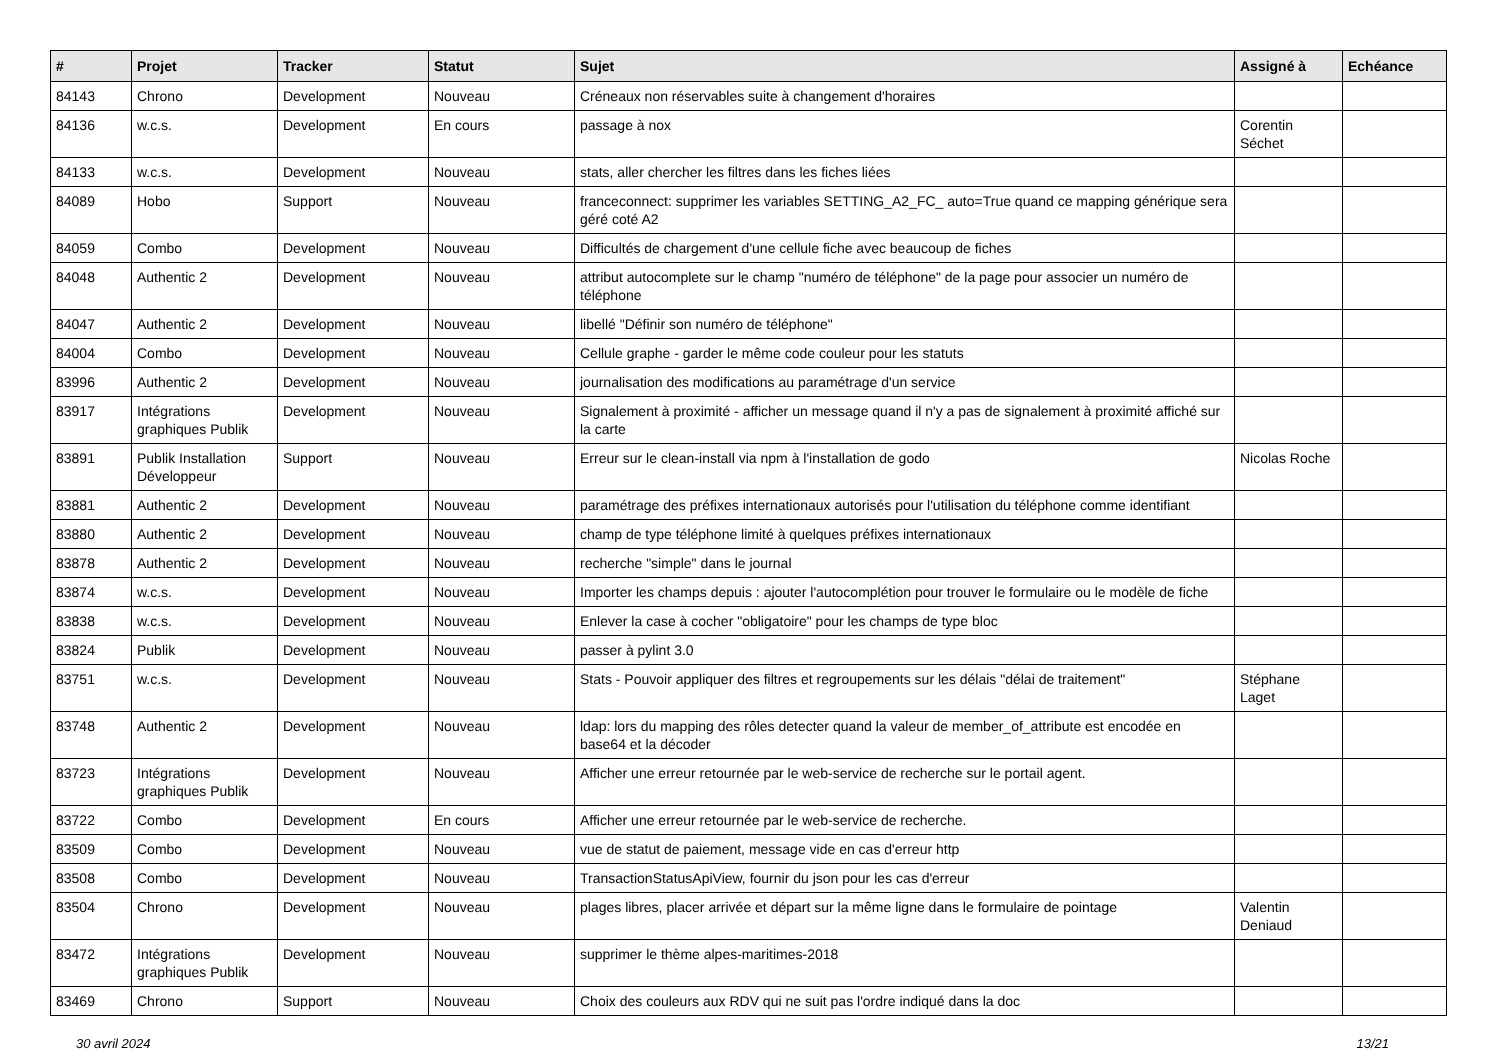| # | Projet | Tracker | Statut | Sujet | Assigné à | Echéance |
| --- | --- | --- | --- | --- | --- | --- |
| 84143 | Chrono | Development | Nouveau | Créneaux non réservables suite à changement d'horaires | | |
| 84136 | w.c.s. | Development | En cours | passage à nox | Corentin Séchet | |
| 84133 | w.c.s. | Development | Nouveau | stats, aller chercher les filtres dans les fiches liées | | |
| 84089 | Hobo | Support | Nouveau | franceconnect: supprimer les variables SETTING_A2_FC_ auto=True quand ce mapping générique sera géré coté A2 | | |
| 84059 | Combo | Development | Nouveau | Difficultés de chargement d'une cellule fiche avec beaucoup de fiches | | |
| 84048 | Authentic 2 | Development | Nouveau | attribut autocomplete sur le champ "numéro de téléphone" de la page pour associer un numéro de téléphone | | |
| 84047 | Authentic 2 | Development | Nouveau | libellé "Définir son numéro de téléphone" | | |
| 84004 | Combo | Development | Nouveau | Cellule graphe - garder le même code couleur pour les statuts | | |
| 83996 | Authentic 2 | Development | Nouveau | journalisation des modifications au paramétrage d'un service | | |
| 83917 | Intégrations graphiques Publik | Development | Nouveau | Signalement à proximité - afficher un message quand il n'y a pas de signalement à proximité affiché sur la carte | | |
| 83891 | Publik Installation Développeur | Support | Nouveau | Erreur sur le clean-install via npm à l'installation de godo | Nicolas Roche | |
| 83881 | Authentic 2 | Development | Nouveau | paramétrage des préfixes internationaux autorisés pour l'utilisation du téléphone comme identifiant | | |
| 83880 | Authentic 2 | Development | Nouveau | champ de type téléphone limité à quelques préfixes internationaux | | |
| 83878 | Authentic 2 | Development | Nouveau | recherche "simple" dans le journal | | |
| 83874 | w.c.s. | Development | Nouveau | Importer les champs depuis : ajouter l'autocomplétion pour trouver le formulaire ou le modèle de fiche | | |
| 83838 | w.c.s. | Development | Nouveau | Enlever la case à cocher "obligatoire" pour les champs de type bloc | | |
| 83824 | Publik | Development | Nouveau | passer à pylint 3.0 | | |
| 83751 | w.c.s. | Development | Nouveau | Stats - Pouvoir appliquer des filtres et regroupements sur les délais "délai de traitement" | Stéphane Laget | |
| 83748 | Authentic 2 | Development | Nouveau | ldap: lors du mapping des rôles detecter quand la valeur de member_of_attribute est encodée en base64 et la décoder | | |
| 83723 | Intégrations graphiques Publik | Development | Nouveau | Afficher une erreur retournée par le web-service de recherche sur le portail agent. | | |
| 83722 | Combo | Development | En cours | Afficher une erreur retournée par le web-service de recherche. | | |
| 83509 | Combo | Development | Nouveau | vue de statut de paiement, message vide en cas d'erreur http | | |
| 83508 | Combo | Development | Nouveau | TransactionStatusApiView, fournir du json pour les cas d'erreur | | |
| 83504 | Chrono | Development | Nouveau | plages libres, placer arrivée et départ sur la même ligne dans le formulaire de pointage | Valentin Deniaud | |
| 83472 | Intégrations graphiques Publik | Development | Nouveau | supprimer le thème alpes-maritimes-2018 | | |
| 83469 | Chrono | Support | Nouveau | Choix des couleurs aux RDV qui ne suit pas l'ordre indiqué dans la doc | | |
30 avril 2024 13/21